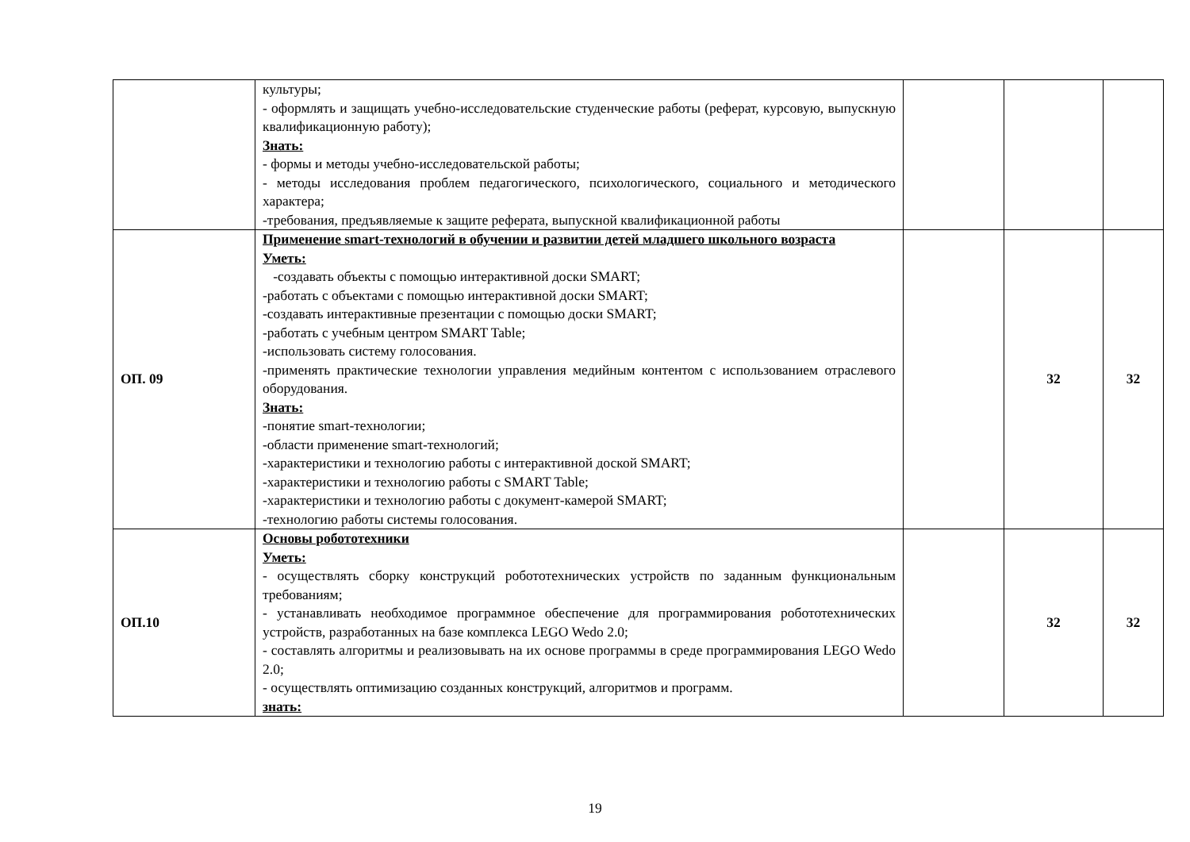| | культуры; - оформлять и защищать учебно-исследовательские студенческие работы (реферат, курсовую, выпускную квалификационную работу); Знать: - формы и методы учебно-исследовательской работы; - методы исследования проблем педагогического, психологического, социального и методического характера; -требования, предъявляемые к защите реферата, выпускной квалификационной работы | | | |
| ОП. 09 | Применение smart-технологий в обучении и развитии детей младшего школьного возраста Уметь: -создавать объекты с помощью интерактивной доски SMART; -работать с объектами с помощью интерактивной доски SMART; -создавать интерактивные презентации с помощью доски SMART; -работать с учебным центром SMART Table; -использовать систему голосования. -применять практические технологии управления медийным контентом с использованием отраслевого оборудования. Знать: -понятие smart-технологии; -области применение smart-технологий; -характеристики и технологию работы с интерактивной доской SMART; -характеристики и технологию работы с SMART Table; -характеристики и технологию работы с документ-камерой SMART; -технологию работы системы голосования. | | 32 | 32 |
| ОП.10 | Основы робототехники Уметь: - осуществлять сборку конструкций робототехнических устройств по заданным функциональным требованиям; - устанавливать необходимое программное обеспечение для программирования робототехнических устройств, разработанных на базе комплекса LEGO Wedo 2.0; - составлять алгоритмы и реализовывать на их основе программы в среде программирования LEGO Wedo 2.0; - осуществлять оптимизацию созданных конструкций, алгоритмов и программ. знать: | | 32 | 32 |
19